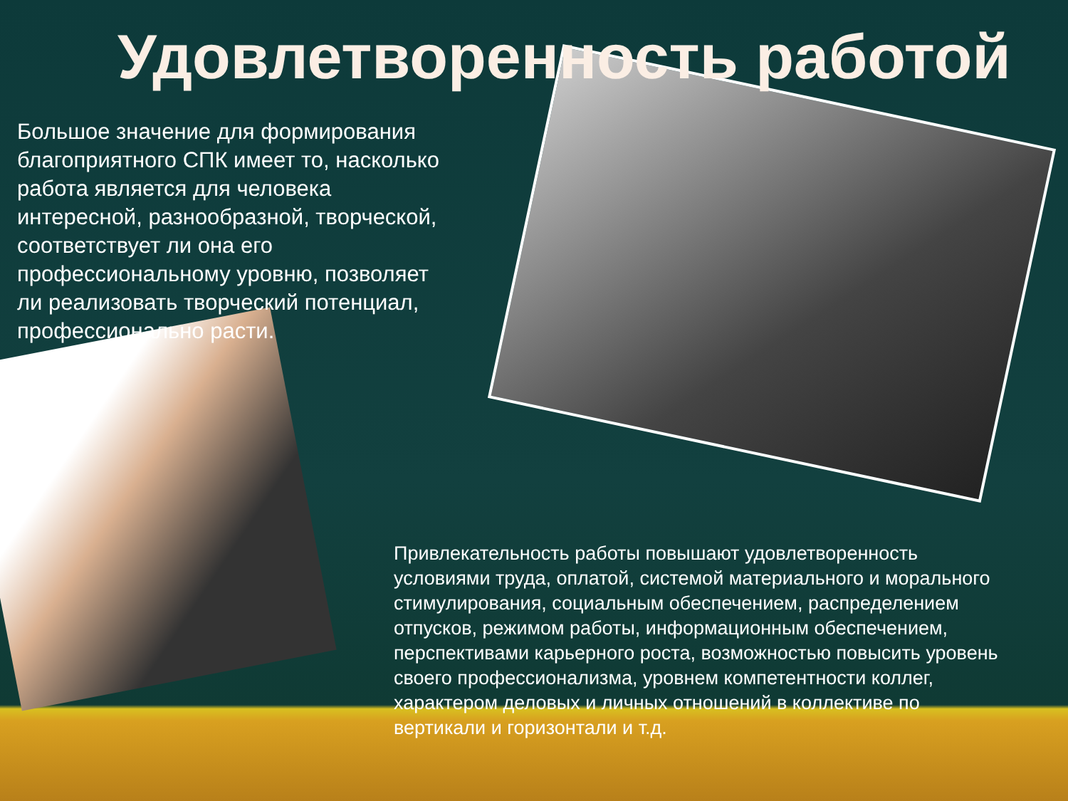Удовлетворенность работой
Большое значение для формирования благоприятного СПК имеет то, насколько работа является для человека интересной, разнообразной, творческой, соответствует ли она его профессиональному уровню, позволяет ли реализовать творческий потенциал, профессионально расти.
Привлекательность работы повышают удовлетворенность условиями труда, оплатой, системой материального и морального стимулирования, социальным обеспечением, распределением отпусков, режимом работы, информационным обеспечением, перспективами карьерного роста, возможностью повысить уровень своего профессионализма, уровнем компетентности коллег, характером деловых и личных отношений в коллективе по вертикали и горизонтали и т.д.